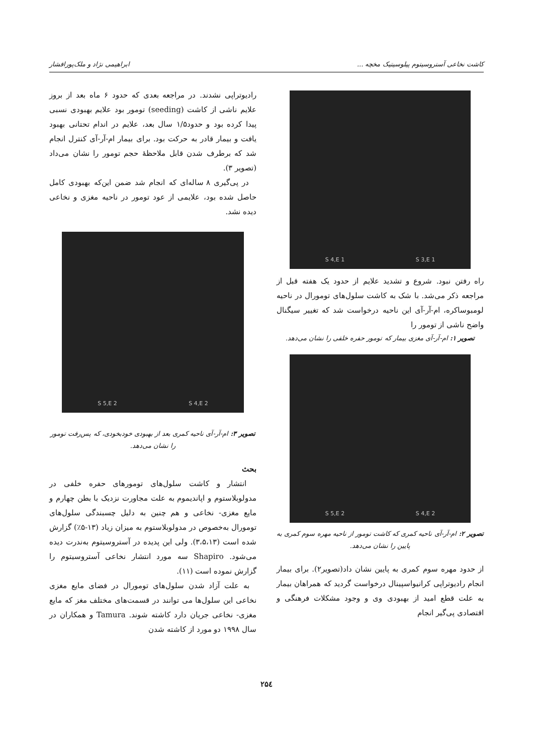کاشت نخاعی آستروسیتوم پیلوسیتیک مخچه ... ابراهیمی نژاد و ملک‌پورافشار
S 3,E 1 S 4,E 1
راه رفتن نبود. شروع و تشدید علایم از حدود یک هفته قبل از مراجعه ذکر می‌شد. با شک به کاشت سلول‌های تومورال در ناحیه لومبوساکره، ام-آر-آی این ناحیه درخواست شد که تغییر سیگنال واضح ناشی از تومور را
تصویر ۱: ام-آر-آی مغزی بیمار که تومور حفره خلفی را نشان می‌دهد.
S 4,E 2 S 5,E 2
تصویر ۲: ام-آر-آی ناحیه کمری که کاشت تومور از ناحیه مهره سوم کمری به پایین را نشان می‌دهد.
از حدود مهره سوم کمری به پایین نشان داد(تصویر۲). برای بیمار انجام رادیوتراپی کرانیواسپینال درخواست گردید که همراهان بیمار به علت قطع امید از بهبودی وی و وجود مشکلات فرهنگی و اقتصادی پی‌گیر انجام
رادیوتراپی نشدند. در مراجعه بعدی که حدود ۶ ماه بعد از بروز علایم ناشی از کاشت (seeding) تومور بود علایم بهبودی نسبی پیدا کرده بود و حدود۱/۵ سال بعد، علایم در اندام تحتانی بهبود یافت و بیمار قادر به حرکت بود. برای بیمار ام-آر-آی کنترل انجام شد که برطرف شدن قابل ملاحظهٔ حجم تومور را نشان می‌داد (تصویر ۳).
در پی‌گیری ۸ ساله‌ای که انجام شد ضمن این‌که بهبودی کامل حاصل شده بود، علایمی از عود تومور در ناحیه مغزی و نخاعی دیده نشد.
S 4,E 2 S 5,E 2
تصویر ۳: ام-آر-آی ناحیه کمری بعد از بهبودی خودبخودی، که پس‌رفت تومور را نشان می‌دهد.
بحث
انتشار و کاشت سلول‌های تومورهای حفره خلفی در مدولوبلاستوم و اپاندیموم به علت مجاورت نزدیک با بطن چهارم و مایع مغزی- نخاعی و هم چنین به دلیل چسبندگی سلول‌های تومورال به‌خصوص در مدولوبلاستوم به میزان زیاد (۱۳-۵٪) گزارش شده است (۳،۵،۱۳). ولی این پدیده در آستروسیتوم به‌ندرت دیده می‌شود. Shapiro سه مورد انتشار نخاعی آستروسیتوم را گزارش نموده است (۱۱).
به علت آزاد شدن سلول‌های تومورال در فضای مایع مغزی نخاعی این سلول‌ها می توانند در قسمت‌های مختلف مغز که مایع مغزی- نخاعی جریان دارد کاشته شوند. Tamura و همکاران در سال ۱۹۹۸ دو مورد از کاشته شدن
۲۵٤